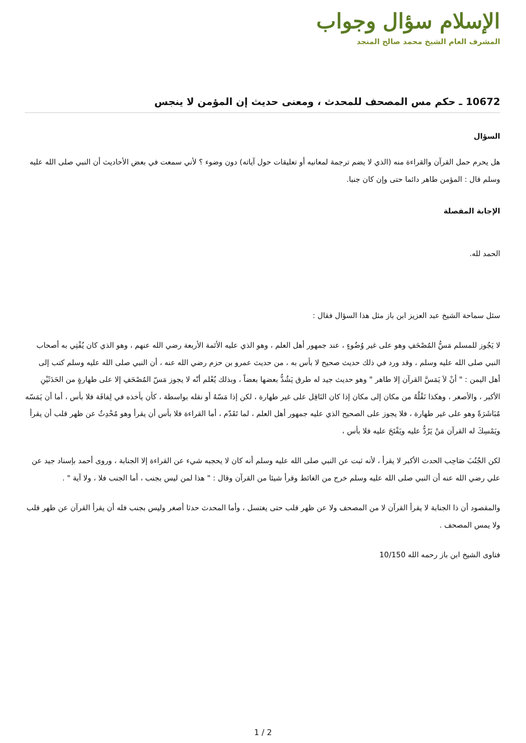الإسلام سؤال وجواب
المشرف العام الشيخ محمد صالح المنجد
10672 ـ حكم مس المصحف للمحدث ، ومعنى حديث إن المؤمن لا ينجس
السؤال
هل يحرم حمل القرآن والقراءة منه (الذي لا يضم ترجمة لمعانيه أو تعليقات حول آياته) دون وضوء ؟ لأني سمعت في بعض الأحاديث أن النبي صلى الله عليه وسلم قال : المؤمن طاهر دائما حتى وإن كان جنبا.
الإجابة المفصلة
الحمد لله.
سئل سماحة الشيخ عبد العزيز ابن باز مثل هذا السؤال فقال :
لا يَجُوز للمسلم مَسُّ المُصْحَفِ وهو على غير وُضُوءٍ ، عند جمهور أهل العلم ، وهو الذي عليه الأئمة الأربعة رضي الله عنهم ، وهو الذي كان يُفْتِي به أصحاب النبي صلى الله عليه وسلم ، وقد ورد في ذلك حديث صحيح لا بأس به ، من حديث عمرو بن حزم رضي الله عنه ، أن النبي صلى الله عليه وسلم كتب إلى أهل اليمن : " أنْ لاَ يَمَسَّ القرآن إلا طاهر " وهو حديث جيد له طرق يَشُدُّ بعضها بعضاً ، وبذلك يُعْلم أنّه لا يجوز مَسّ المُصْحَفِ إلا على طهارةٍ من الحَدَثَيْنِ الأكبر ، والأصغر ، وهكذا نَقْلُهُ من مكان إلى مكان إذا كان النَاقِل على غير طهارة ، لكن إذا مَسّهُ أو نقله بواسطة ، كأن يأخذه في لِفافَة فلا بأس ، أما أن يَمَسّه مُبَاشَرَةً وهو على غير طهارة ، فلا يجوز على الصحيح الذي عليه جمهور أهل العلم ، لما تَقَدّم ، أما القراءة فلا بأس أن يقرأ وهو مُحْدِثٌ عن ظهر قلب أن يقرأ ويَمْسِكَ له القرآن مَنْ يَرُدُّ عليه ويَفْتَحَ عليه فلا بأس ،
لكن الجُنُبَ صَاحِب الحدث الأكبر لا يقرأ ، لأنه ثبت عن النبي صلى الله عليه وسلم أنه كان لا يحجبه شيء عن القراءة إلا الجنابة ، وروى أحمد بإسناد جيد عن علي رضي الله عنه أن النبي صلى الله عليه وسلم خرج من الغائط وقرأ شيئا من القرآن وقال : " هذا لمن ليس بجنب ، أما الجنب فلا ، ولا آية " .
والمقصود أن ذا الجنابة لا يقرأ القرآن لا من المصحف ولا عن ظهر قلب حتى يغتسل ، وأما المحدث حدثا أصغر وليس بجنب فله أن يقرأ القرآن عن ظهر قلب ولا يمس المصحف .
فتاوى الشيخ ابن باز رحمه الله 10/150
1 / 2